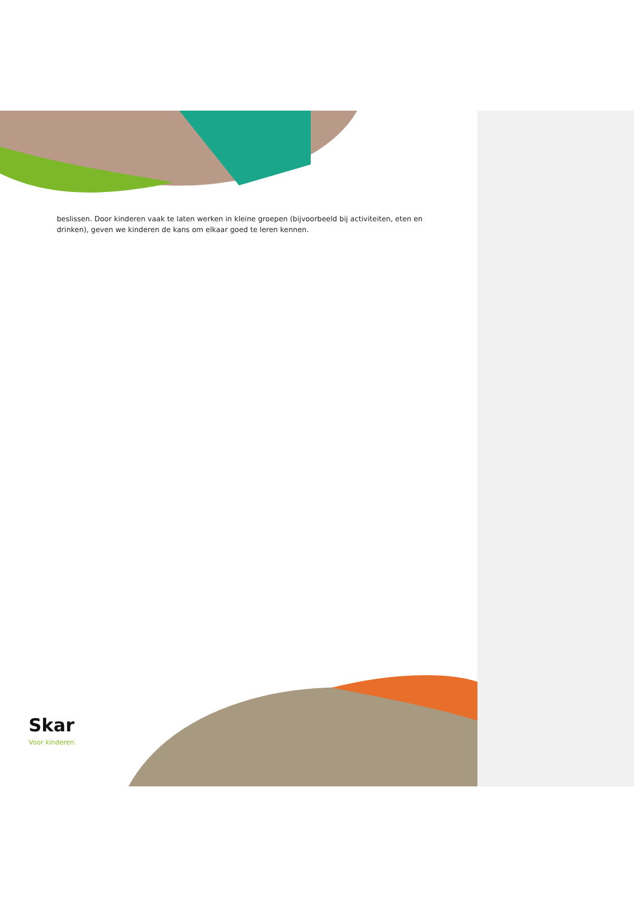beslissen. Door kinderen vaak te laten werken in kleine groepen (bijvoorbeeld bij activiteiten, eten en drinken), geven we kinderen de kans om elkaar goed te leren kennen.
Skar
Voor kinderen.